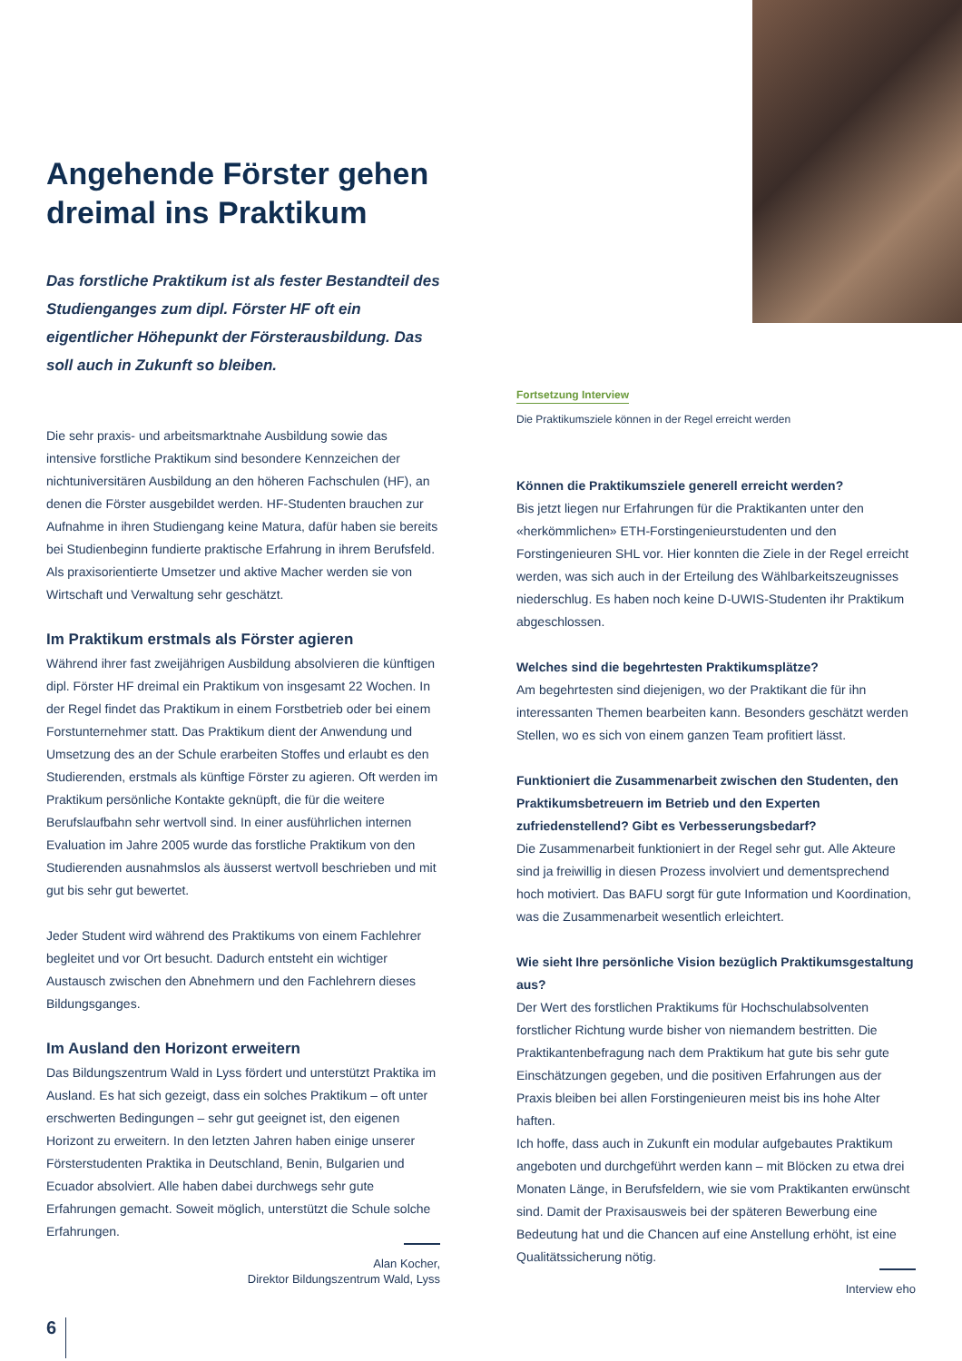Angehende Förster gehen dreimal ins Praktikum
Das forstliche Praktikum ist als fester Bestandteil des Studienganges zum dipl. Förster HF oft ein eigentlicher Höhepunkt der Försterausbildung. Das soll auch in Zukunft so bleiben.
Die sehr praxis- und arbeitsmarktnahe Ausbildung sowie das intensive forstliche Praktikum sind besondere Kennzeichen der nichtuniversitären Ausbildung an den höheren Fachschulen (HF), an denen die Förster ausgebildet werden. HF-Studenten brauchen zur Aufnahme in ihren Studiengang keine Matura, dafür haben sie bereits bei Studienbeginn fundierte praktische Erfahrung in ihrem Berufsfeld. Als praxisorientierte Umsetzer und aktive Macher werden sie von Wirtschaft und Verwaltung sehr geschätzt.
Im Praktikum erstmals als Förster agieren
Während ihrer fast zweijährigen Ausbildung absolvieren die künftigen dipl. Förster HF dreimal ein Praktikum von insgesamt 22 Wochen. In der Regel findet das Praktikum in einem Forstbetrieb oder bei einem Forstunternehmer statt. Das Praktikum dient der Anwendung und Umsetzung des an der Schule erarbeiten Stoffes und erlaubt es den Studierenden, erstmals als künftige Förster zu agieren. Oft werden im Praktikum persönliche Kontakte geknüpft, die für die weitere Berufslaufbahn sehr wertvoll sind. In einer ausführlichen internen Evaluation im Jahre 2005 wurde das forstliche Praktikum von den Studierenden ausnahmslos als äusserst wertvoll beschrieben und mit gut bis sehr gut bewertet.
Jeder Student wird während des Praktikums von einem Fachlehrer begleitet und vor Ort besucht. Dadurch entsteht ein wichtiger Austausch zwischen den Abnehmern und den Fachlehrern dieses Bildungsganges.
Im Ausland den Horizont erweitern
Das Bildungszentrum Wald in Lyss fördert und unterstützt Praktika im Ausland. Es hat sich gezeigt, dass ein solches Praktikum – oft unter erschwerten Bedingungen – sehr gut geeignet ist, den eigenen Horizont zu erweitern. In den letzten Jahren haben einige unserer Försterstudenten Praktika in Deutschland, Benin, Bulgarien und Ecuador absolviert. Alle haben dabei durchwegs sehr gute Erfahrungen gemacht. Soweit möglich, unterstützt die Schule solche Erfahrungen.
Alan Kocher,
Direktor Bildungszentrum Wald, Lyss
Fortsetzung Interview
Die Praktikumsziele können in der Regel erreicht werden
Können die Praktikumsziele generell erreicht werden?
Bis jetzt liegen nur Erfahrungen für die Praktikanten unter den «herkömmlichen» ETH-Forstingenieurstudenten und den Forstingenieuren SHL vor. Hier konnten die Ziele in der Regel erreicht werden, was sich auch in der Erteilung des Wählbarkeitszeugnisses niederschlug. Es haben noch keine D-UWIS-Studenten ihr Praktikum abgeschlossen.
Welches sind die begehrtesten Praktikumsplätze?
Am begehrtesten sind diejenigen, wo der Praktikant die für ihn interessanten Themen bearbeiten kann. Besonders geschätzt werden Stellen, wo es sich von einem ganzen Team profitiert lässt.
Funktioniert die Zusammenarbeit zwischen den Studenten, den Praktikumsbetreuern im Betrieb und den Experten zufriedenstellend? Gibt es Verbesserungsbedarf?
Die Zusammenarbeit funktioniert in der Regel sehr gut. Alle Akteure sind ja freiwillig in diesen Prozess involviert und dementsprechend hoch motiviert. Das BAFU sorgt für gute Information und Koordination, was die Zusammenarbeit wesentlich erleichtert.
Wie sieht Ihre persönliche Vision bezüglich Praktikumsgestaltung aus?
Der Wert des forstlichen Praktikums für Hochschulabsolventen forstlicher Richtung wurde bisher von niemandem bestritten. Die Praktikantenbefragung nach dem Praktikum hat gute bis sehr gute Einschätzungen gegeben, und die positiven Erfahrungen aus der Praxis bleiben bei allen Forstingenieuren meist bis ins hohe Alter haften.
Ich hoffe, dass auch in Zukunft ein modular aufgebautes Praktikum angeboten und durchgeführt werden kann – mit Blöcken zu etwa drei Monaten Länge, in Berufsfeldern, wie sie vom Praktikanten erwünscht sind. Damit der Praxisausweis bei der späteren Bewerbung eine Bedeutung hat und die Chancen auf eine Anstellung erhöht, ist eine Qualitätssicherung nötig.
Interview eho
6